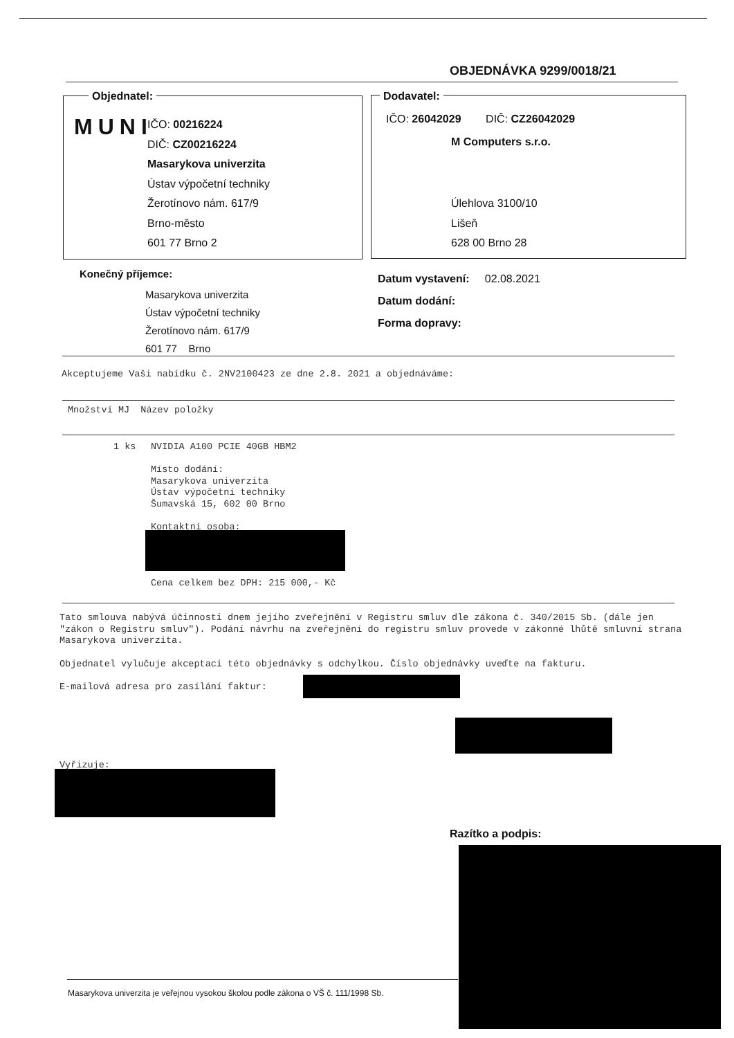OBJEDNÁVKA 9299/0018/21
Objednatel:
MUNI
IČO: 00216224
DIČ: CZ00216224
Masarykova univerzita
Ústav výpočetní techniky
Žerotínovo nám. 617/9
Brno-město
601 77 Brno 2
Dodavatel:
IČO: 26042029 DIČ: CZ26042029
M Computers s.r.o.
Úlehlova 3100/10
Lišeň
628 00 Brno 28
Konečný příjemce:
Masarykova univerzita
Ústav výpočetní techniky
Žerotínovo nám. 617/9
601 77 Brno
Datum vystavení: 02.08.2021
Datum dodání:
Forma dopravy:
Akceptujeme Vaši nabídku č. 2NV2100423 ze dne 2.8. 2021 a objednáváme:
Množství MJ Název položky
1 ks
NVIDIA A100 PCIE 40GB HBM2
Místo dodání:
Masarykova univerzita
Ústav výpočetní techniky
Šumavská 15, 602 00 Brno
Kontaktní osoba:
Cena celkem bez DPH: 215 000,- Kč
Tato smlouva nabývá účinnosti dnem jejího zveřejnění v Registru smluv dle zákona č. 340/2015 Sb. (dále jen "zákon o Registru smluv"). Podání návrhu na zveřejnění do registru smluv provede v zákonné lhůtě smluvní strana Masarykova univerzita.
Objednatel vylučuje akceptaci této objednávky s odchylkou. Číslo objednávky uveďte na fakturu.
E-mailová adresa pro zasílání faktur:
Vyřizuje:
Razítko a podpis:
Masarykova univerzita je veřejnou vysokou školou podle zákona o VŠ č. 111/1998 Sb.